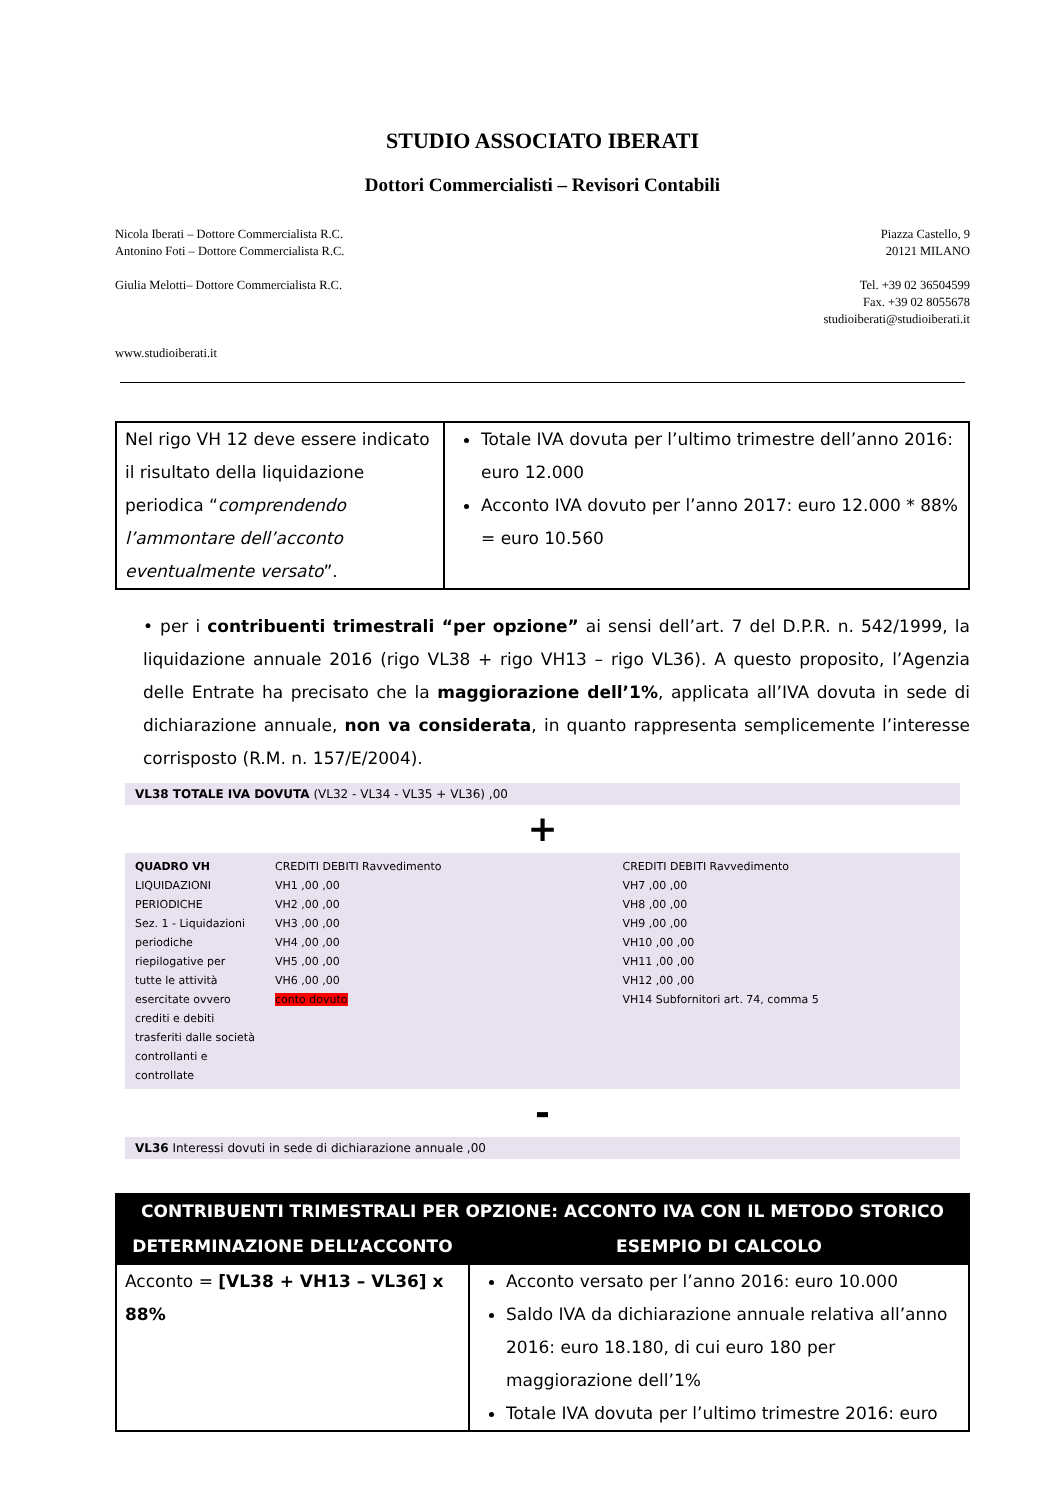STUDIO ASSOCIATO IBERATI
Dottori Commercialisti – Revisori Contabili
Nicola Iberati – Dottore Commercialista R.C.
Antonino Foti – Dottore Commercialista R.C.
Giulia Melotti– Dottore Commercialista R.C.
www.studioiberati.it
Piazza Castello, 9
20121 MILANO
Tel. +39 02 36504599
Fax. +39 02 8055678
studioiberati@studioiberati.it
| Nel rigo VH 12 deve essere indicato il risultato della liquidazione periodica “ comprendendo l’ammontare dell’acconto eventualmente versato ”. | Totale IVA dovuta per l’ultimo trimestre dell’anno 2016: euro 12.000 Acconto IVA dovuto per l’anno 2017: euro 12.000 * 88% = euro 10.560 |
• per i contribuenti trimestrali “per opzione” ai sensi dell’art. 7 del D.P.R. n. 542/1999, la liquidazione annuale 2016 (rigo VL38 + rigo VH13 – rigo VL36). A questo proposito, l’Agenzia delle Entrate ha precisato che la maggiorazione dell’1%, applicata all’IVA dovuta in sede di dichiarazione annuale, non va considerata, in quanto rappresenta semplicemente l’interesse corrisposto (R.M. n. 157/E/2004).
VL38 TOTALE IVA DOVUTA (VL32 - VL34 - VL35 + VL36) ,00
+
QUADRO VH
LIQUIDAZIONI PERIODICHE
Sez. 1 - Liquidazioni periodiche riepilogative per tutte le attività esercitate ovvero crediti e debiti trasferiti dalle società controllanti e controllate
CREDITI DEBITI Ravvedimento
VH1 ,00 ,00
VH2 ,00 ,00
VH3 ,00 ,00
VH4 ,00 ,00
VH5 ,00 ,00
VH6 ,00 ,00
conto dovuto
CREDITI DEBITI Ravvedimento
VH7 ,00 ,00
VH8 ,00 ,00
VH9 ,00 ,00
VH10 ,00 ,00
VH11 ,00 ,00
VH12 ,00 ,00
VH14 Subfornitori art. 74, comma 5
-
VL36 Interessi dovuti in sede di dichiarazione annuale ,00
| CONTRIBUENTI TRIMESTRALI PER OPZIONE: ACCONTO IVA CON IL METODO STORICO | |
| --- | --- |
| DETERMINAZIONE DELL’ACCONTO | ESEMPIO DI CALCOLO |
| Acconto = [VL38 + VH13 – VL36] x 88% | Acconto versato per l’anno 2016: euro 10.000 Saldo IVA da dichiarazione annuale relativa all’anno 2016: euro 18.180, di cui euro 180 per maggiorazione dell’1% Totale IVA dovuta per l’ultimo trimestre 2016: euro |